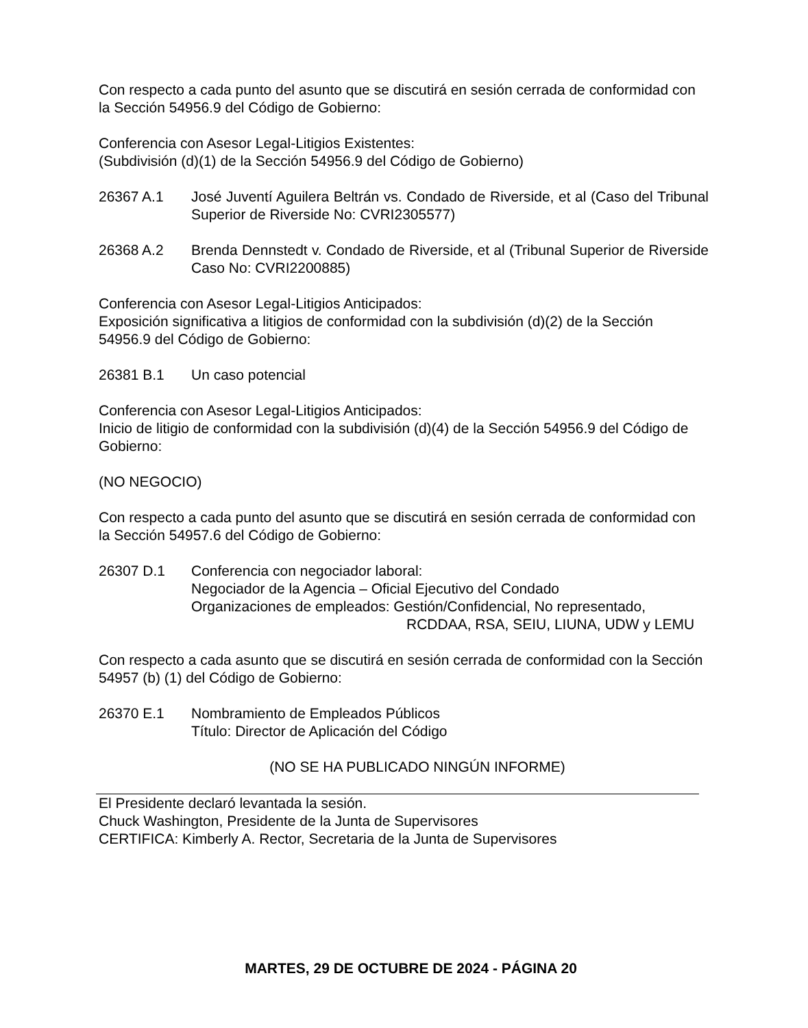Con respecto a cada punto del asunto que se discutirá en sesión cerrada de conformidad con la Sección 54956.9 del Código de Gobierno:
Conferencia con Asesor Legal-Litigios Existentes:
(Subdivisión (d)(1) de la Sección 54956.9 del Código de Gobierno)
26367 A.1 José Juventí Aguilera Beltrán vs. Condado de Riverside, et al (Caso del Tribunal Superior de Riverside No: CVRI2305577)
26368 A.2 Brenda Dennstedt v. Condado de Riverside, et al (Tribunal Superior de Riverside Caso No: CVRI2200885)
Conferencia con Asesor Legal-Litigios Anticipados:
Exposición significativa a litigios de conformidad con la subdivisión (d)(2) de la Sección 54956.9 del Código de Gobierno:
26381 B.1 Un caso potencial
Conferencia con Asesor Legal-Litigios Anticipados:
Inicio de litigio de conformidad con la subdivisión (d)(4) de la Sección 54956.9 del Código de Gobierno:
(NO NEGOCIO)
Con respecto a cada punto del asunto que se discutirá en sesión cerrada de conformidad con la Sección 54957.6 del Código de Gobierno:
26307 D.1 Conferencia con negociador laboral:
Negociador de la Agencia – Oficial Ejecutivo del Condado
Organizaciones de empleados: Gestión/Confidencial, No representado,
RCDDAA, RSA, SEIU, LIUNA, UDW y LEMU
Con respecto a cada asunto que se discutirá en sesión cerrada de conformidad con la Sección 54957 (b) (1) del Código de Gobierno:
26370 E.1 Nombramiento de Empleados Públicos
Título: Director de Aplicación del Código
(NO SE HA PUBLICADO NINGÚN INFORME)
El Presidente declaró levantada la sesión.
Chuck Washington, Presidente de la Junta de Supervisores
CERTIFICA: Kimberly A. Rector, Secretaria de la Junta de Supervisores
MARTES, 29 DE OCTUBRE DE 2024 - PÁGINA 20